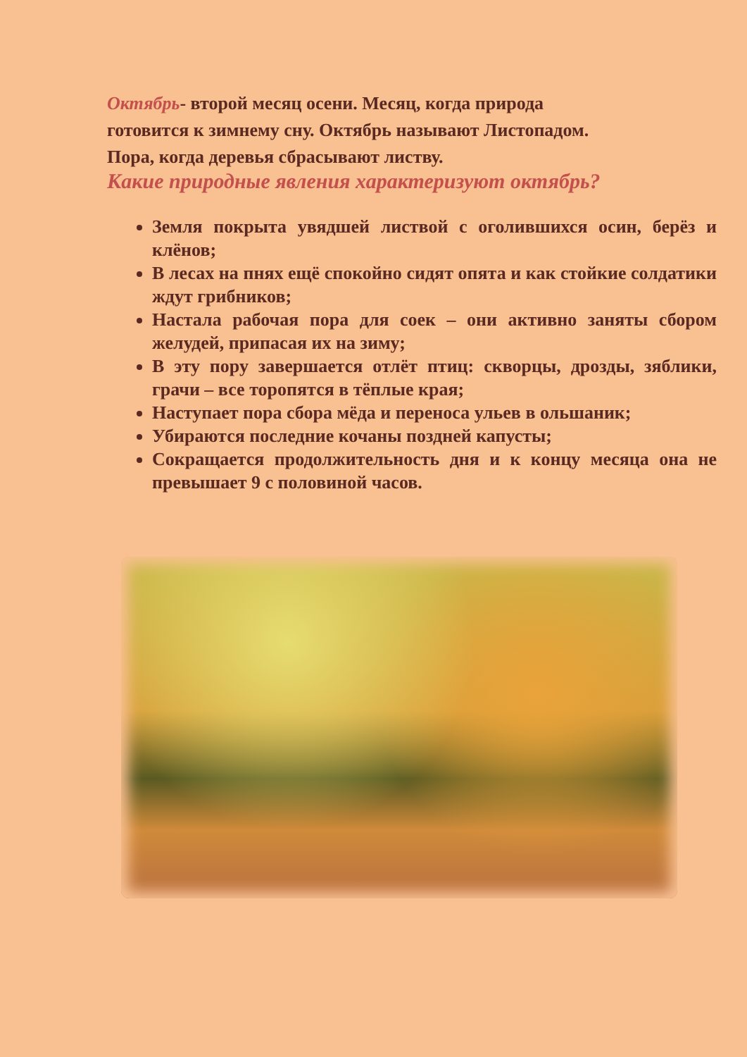Октябрь- второй месяц осени. Месяц, когда природа готовится к зимнему сну. Октябрь называют Листопадом. Пора, когда деревья сбрасывают листву.
Какие природные явления характеризуют октябрь?
Земля покрыта увядшей листвой с оголившихся осин, берёз и клёнов;
В лесах на пнях ещё спокойно сидят опята и как стойкие солдатики ждут грибников;
Настала рабочая пора для соек – они активно заняты сбором желудей, припасая их на зиму;
В эту пору завершается отлёт птиц: скворцы, дрозды, зяблики, грачи – все торопятся в тёплые края;
Наступает пора сбора мёда и переноса ульев в ольшаник;
Убираются последние кочаны поздней капусты;
Сокращается продолжительность дня и к концу месяца она не превышает 9 с половиной часов.